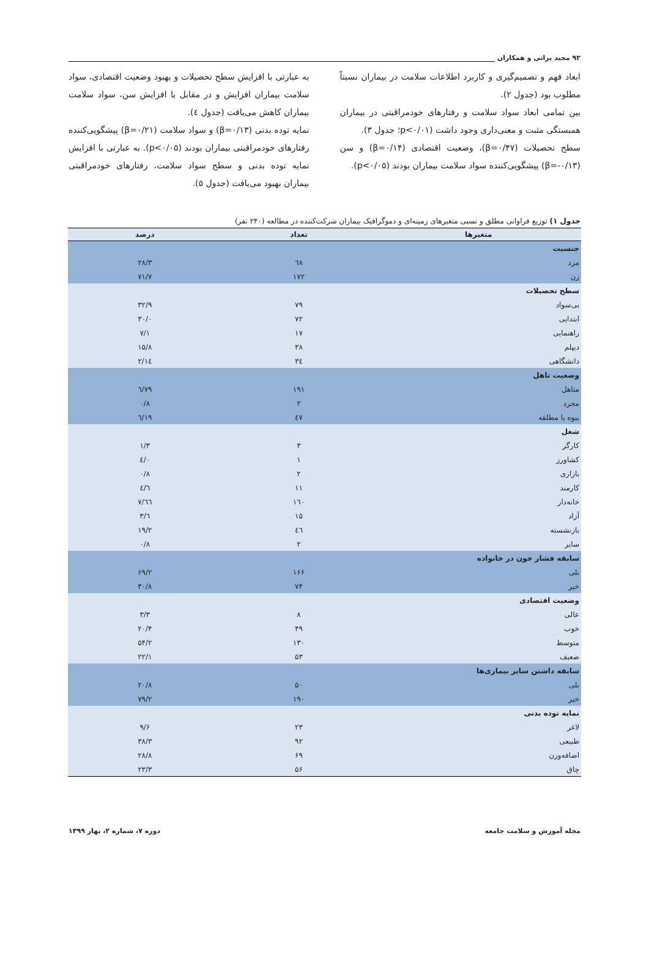۹۲ مجید براتی و همکاران
ابعاد فهم و تصمیم‌گیری و کاربرد اطلاعات سلامت در بیماران نسبتاً مطلوب بود (جدول ۲).
بین تمامی ابعاد سواد سلامت و رفتارهای خودمراقبتی در بیماران همبستگی مثبت و معنی‌داری وجود داشت (p<۰/۰۱؛ جدول ۳).
سطح تحصیلات (β=۰/۴۷)، وضعیت اقتصادی (β=۰/۱۴) و سن (β=-۰/۱۳) پیشگویی‌کننده سواد سلامت بیماران بودند (p<۰/۰۵).
به عبارتی با افزایش سطح تحصیلات و بهبود وضعیت اقتصادی، سواد سلامت بیماران افزایش و در مقابل با افزایش سن، سواد سلامت بیماران کاهش می‌یافت (جدول ٤).
نمایه توده بدنی (β=۰/۱۳) و سواد سلامت (β=۰/۲۱) پیشگویی‌کننده رفتارهای خودمراقبتی بیماران بودند (p<۰/۰۵). به عبارتی با افزایش نمایه توده بدنی و سطح سواد سلامت، رفتارهای خودمراقبتی بیماران بهبود می‌یافت (جدول ۵).
جدول ۱) توزیع فراوانی مطلق و نسبی متغیرهای زمینه‌ای و دموگرافیک بیماران شرکت‌کننده در مطالعه (۲۴۰ نفر)
| متغیرها | تعداد | درصد |
| --- | --- | --- |
| جنسیت | | |
| مرد | ٦٨ | ۲۸/۳ |
| زن | ۱۷۲ | ۷۱/۷ |
| سطح تحصیلات | | |
| بی‌سواد | ۷۹ | ۳۲/۹ |
| ابتدایی | ۷۲ | ۳۰/۰ |
| راهنمایی | ۱۷ | ۷/۱ |
| دیپلم | ۳۸ | ۱۵/۸ |
| دانشگاهی | ۳٤ | ۱٤/۲ |
| وضعیت تاهل | | |
| متاهل | ۱۹۱ | ۷۹/٦ |
| مجرد | ۲ | ۰/۸ |
| بیوه یا مطلقه | ٤۷ | ۱۹/٦ |
| شغل | | |
| کارگر | ۳ | ۱/۳ |
| کشاورز | ۱ | ۰/٤ |
| بازاری | ۲ | ۰/۸ |
| کارمند | ۱۱ | ٤/٦ |
| خانه‌دار | ۱٦۰ | ٦٦/۷ |
| آزاد | ۱۵ | ٦/۳ |
| بازنشسته | ٤٦ | ۱۹/۲ |
| سایر | ۲ | ۰/۸ |
| سابقه فشار خون در خانواده | | |
| بلی | ۱۶۶ | ۶۹/۲ |
| خیر | ۷۴ | ۳۰/۸ |
| وضعیت اقتصادی | | |
| عالی | ۸ | ۳/۳ |
| خوب | ۴۹ | ۲۰/۴ |
| متوسط | ۱۳۰ | ۵۴/۲ |
| ضعیف | ۵۳ | ۲۲/۱ |
| سابقه داشتن سایر بیماری‌ها | | |
| بلی | ۵۰ | ۲۰/۸ |
| خیر | ۱۹۰ | ۷۹/۲ |
| نمایه توده بدنی | | |
| لاغر | ۲۳ | ۹/۶ |
| طبیعی | ۹۲ | ۳۸/۳ |
| اضافه‌وزن | ۶۹ | ۲۸/۸ |
| چاق | ۵۶ | ۲۳/۳ |
مجله آموزش و سلامت جامعه دوره ۷، شماره ۲، بهار ۱۳۹۹